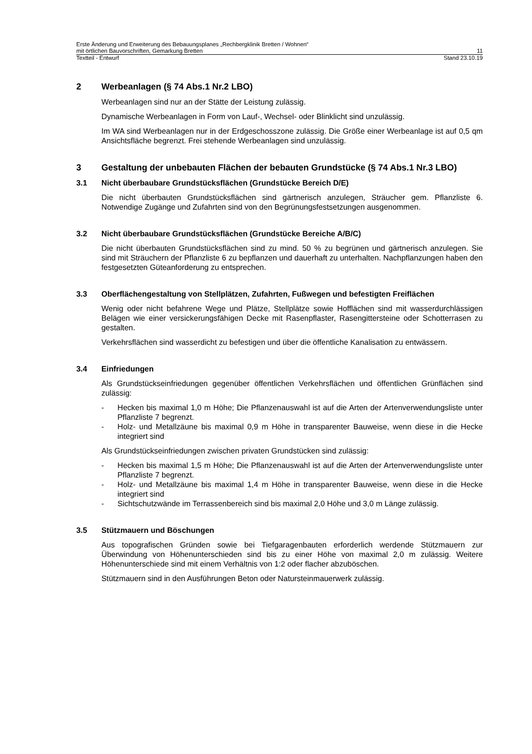Erste Änderung und Erweiterung des Bebauungsplanes „Rechbergklinik Bretten / Wohnen“
mit örtlichen Bauvorschriften, Gemarkung Bretten 11
Textteil - Entwurf Stand 23.10.19
2 Werbeanlagen (§ 74 Abs.1 Nr.2 LBO)
Werbeanlagen sind nur an der Stätte der Leistung zulässig.
Dynamische Werbeanlagen in Form von Lauf-, Wechsel- oder Blinklicht sind unzulässig.
Im WA sind Werbeanlagen nur in der Erdgeschosszone zulässig. Die Größe einer Werbeanlage ist auf 0,5 qm Ansichtsfläche begrenzt. Frei stehende Werbeanlagen sind unzulässig.
3 Gestaltung der unbebauten Flächen der bebauten Grundstücke (§ 74 Abs.1 Nr.3 LBO)
3.1 Nicht überbaubare Grundstücksflächen (Grundstücke Bereich D/E)
Die nicht überbauten Grundstücksflächen sind gärtnerisch anzulegen, Sträucher gem. Pflanzliste 6. Notwendige Zugänge und Zufahrten sind von den Begrünungsfestsetzungen ausgenommen.
3.2 Nicht überbaubare Grundstücksflächen (Grundstücke Bereiche A/B/C)
Die nicht überbauten Grundstücksflächen sind zu mind. 50 % zu begrünen und gärtnerisch anzulegen. Sie sind mit Sträuchern der Pflanzliste 6 zu bepflanzen und dauerhaft zu unterhalten. Nachpflanzungen haben den festgesetzten Güteanforderung zu entsprechen.
3.3 Oberflächengestaltung von Stellplätzen, Zufahrten, Fußwegen und befestigten Freiflächen
Wenig oder nicht befahrene Wege und Plätze, Stellplätze sowie Hofflächen sind mit wasserdurchlässigen Belägen wie einer versickerungsfähigen Decke mit Rasenpflaster, Rasengittersteine oder Schotterrasen zu gestalten.
Verkehrsflächen sind wasserdicht zu befestigen und über die öffentliche Kanalisation zu entwässern.
3.4 Einfriedungen
Als Grundstückseinfriedungen gegenüber öffentlichen Verkehrsflächen und öffentlichen Grünflächen sind zulässig:
- Hecken bis maximal 1,0 m Höhe; Die Pflanzenauswahl ist auf die Arten der Artenverwendungsliste unter Pflanzliste 7 begrenzt.
- Holz- und Metallzäune bis maximal 0,9 m Höhe in transparenter Bauweise, wenn diese in die Hecke integriert sind
Als Grundstückseinfriedungen zwischen privaten Grundstücken sind zulässig:
- Hecken bis maximal 1,5 m Höhe; Die Pflanzenauswahl ist auf die Arten der Artenverwendungsliste unter Pflanzliste 7 begrenzt.
- Holz- und Metallzäune bis maximal 1,4 m Höhe in transparenter Bauweise, wenn diese in die Hecke integriert sind
- Sichtschutzwände im Terrassenbereich sind bis maximal 2,0 Höhe und 3,0 m Länge zulässig.
3.5 Stützmauern und Böschungen
Aus topografischen Gründen sowie bei Tiefgaragenbauten erforderlich werdende Stützmauern zur Überwindung von Höhenunterschieden sind bis zu einer Höhe von maximal 2,0 m zulässig. Weitere Höhenunterschiede sind mit einem Verhältnis von 1:2 oder flacher abzuböschen.
Stützmauern sind in den Ausführungen Beton oder Natursteinmauerwerk zulässig.